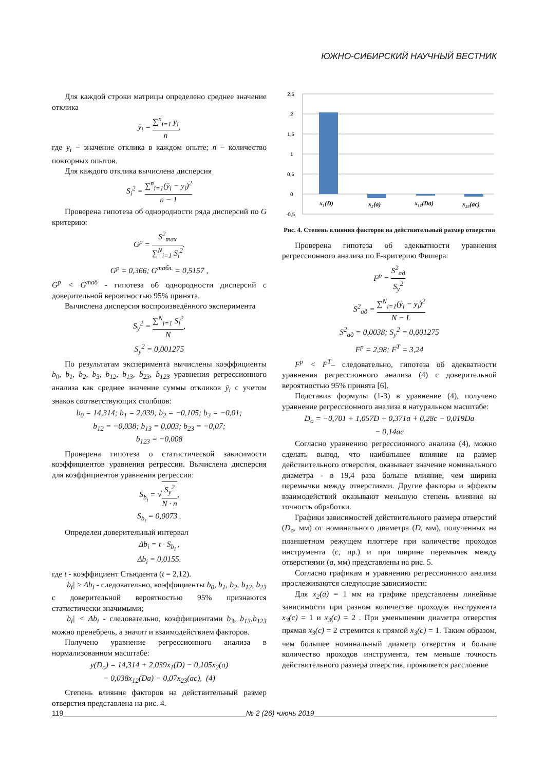ЮЖНО-СИБИРСКИЙ НАУЧНЫЙ ВЕСТНИК
Для каждой строки матрицы определено среднее значение отклика
ȳ<sub>i</sub> = ∑<sup>n</sup><sub>i=1</sub> y<sub>i</sub> n,
где y<sub>i</sub> − значение отклика в каждом опыте; n − количество повторных опытов.
Для каждого отклика вычислена дисперсия
S<sub>i</sub><sup>2</sup> = ∑<sup>n</sup><sub>i=1</sub>(ȳ<sub>i</sub> − y<sub>i</sub>)<sup>2</sup> n − 1
Проверена гипотеза об однородности ряда дисперсий по G критерию:
G<sup>p</sup> = S<sup>2</sup><sub>max</sub> ∑<sup>N</sup><sub>i=1</sub> S<sub>i</sub><sup>2</sup>.
G<sup>p</sup> = 0,366; G<sup>табл.</sup> = 0,5157 ,
G<sup>p</sup> < G<sup>таб</sup> - гипотеза об однородности дисперсий с доверительной вероятностью 95% принята.
Вычислена дисперсия воспроизведённого эксперимента
S<sub>y</sub><sup>2</sup> = ∑<sup>N</sup><sub>i=1</sub> S<sub>i</sub><sup>2</sup> N,
S<sub>y</sub><sup>2</sup> = 0,001275
По результатам эксперимента вычислены коэффициенты b<sub>0</sub>, b<sub>1</sub>, b<sub>2</sub>, b<sub>3</sub>, b<sub>12</sub>, b<sub>13</sub>, b<sub>23</sub>, b<sub>123</sub> уравнения регрессионного анализа как среднее значение суммы откликов ȳ<sub>i</sub> с учетом знаков соответствующих столбцов:
b<sub>0</sub> = 14,314; b<sub>1</sub> = 2,039; b<sub>2</sub> = −0,105; b<sub>3</sub> = −0,01;
b<sub>12</sub> = −0,038; b<sub>13</sub> = 0,003; b<sub>23</sub> = −0,07;
b<sub>123</sub> = −0,008
Проверена гипотеза о статистической зависимости коэффициентов уравнения регрессии. Вычислена дисперсия для коэффициентов уравнения регрессии:
S<sub>b<sub>i</sub></sub> = √S<sub>y</sub><sup>2</sup> N · n,
S<sub>b<sub>i</sub></sub> = 0,0073 .
Определен доверительный интервал
Δb<sub>i</sub> = t · S<sub>b<sub>i</sub></sub> ,
Δb<sub>i</sub> = 0,0155.
где t - коэффициент Стьюдента (t = 2,12).
|b<sub>i</sub>| ≥ Δb<sub>i</sub> - следовательно, коэффициенты b<sub>0</sub>, b<sub>1</sub>, b<sub>2</sub>, b<sub>12</sub>, b<sub>23</sub> с доверительной вероятностью 95% признаются статистически значимыми;
|b<sub>i</sub>| < Δb<sub>i</sub> - следовательно, коэффициентами b<sub>3</sub>, b<sub>13</sub>,b<sub>123</sub> можно пренебречь, а значит и взаимодействием факторов.
Получено уравнение регрессионного анализа в нормализованном масштабе:
y(D<sub>o</sub>) = 14,314 + 2,039x<sub>1</sub>(D) − 0,105x<sub>2</sub>(a)
− 0,038x<sub>12</sub>(Da) − 0,07x<sub>23</sub>(ac), (4)
Степень влияния факторов на действительный размер отверстия представлена на рис. 4.
2,5
2
1,5
1
0,5
0
-0,5
x₁(D)
x₂(a)
x₁₂(Da)
x₂₃(ac)
Рис. 4. Степень влияния факторов на действительный размер отверстия
Проверена гипотеза об адекватности уравнения регрессионного анализа по F-критерию Фишера:
F<sup>p</sup> = S<sup>2</sup><sub>ад</sub> S<sub>y</sub><sup>2</sup>
S<sup>2</sup><sub>ад</sub> = ∑<sup>N</sup><sub>i=1</sub>(ȳ<sub>i</sub> − y<sub>i</sub>)<sup>2</sup> N − L
S<sup>2</sup><sub>ад</sub> = 0,0038; S<sub>y</sub><sup>2</sup> = 0,001275
F<sup>p</sup> = 2,98; F<sup>T</sup> = 3,24
F<sup>p</sup> < F<sup>T</sup>– следовательно, гипотеза об адекватности уравнения регрессионного анализа (4) с доверительной вероятностью 95% принята [6].
Подставив формулы (1-3) в уравнение (4), получено уравнение регрессионного анализа в натуральном масштабе:
D<sub>o</sub> = −0,701 + 1,057D + 0,371a + 0,28c − 0,019Da
− 0,14ac
Согласно уравнению регрессионного анализа (4), можно сделать вывод, что наибольшее влияние на размер действительного отверстия, оказывает значение номинального диаметра - в 19,4 раза больше влияние, чем ширина перемычки между отверстиями. Другие факторы и эффекты взаимодействий оказывают меньшую степень влияния на точность обработки.
Графики зависимостей действительного размера отверстий (D<sub>o</sub>, мм) от номинального диаметра (D, мм), полученных на планшетном режущем плоттере при количестве проходов инструмента (c, пр.) и при ширине перемычек между отверстиями (a, мм) представлены на рис. 5.
Согласно графикам и уравнению регрессионного анализа прослеживаются следующие зависимости:
Для x<sub>2</sub>(a) = 1 мм на графике представлены линейные зависимости при разном количестве проходов инструмента x<sub>3</sub>(c) = 1 и x<sub>3</sub>(c) = 2 . При уменьшении диаметра отверстия прямая x<sub>3</sub>(c) = 2 стремится к прямой x<sub>3</sub>(c) = 1. Таким образом, чем большее номинальный диаметр отверстия и больше количество проходов инструмента, тем меньше точность действительного размера отверстия, проявляется расслоение
119 № 2 (26) •июнь 2019